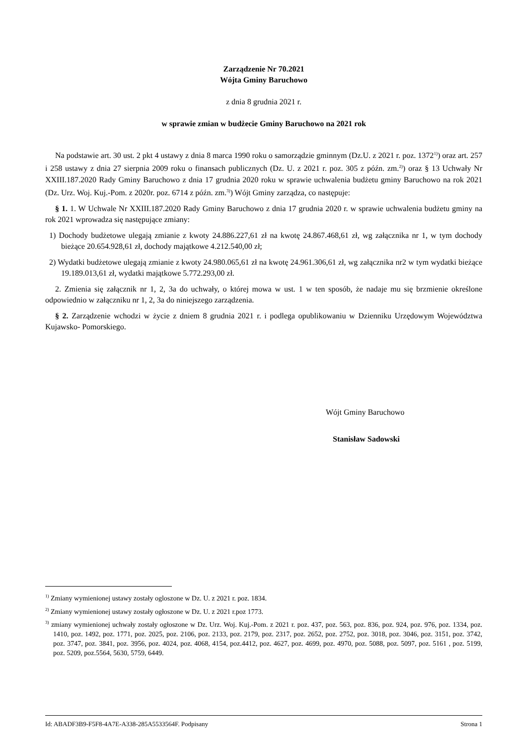Zarządzenie Nr 70.2021
Wójta Gminy Baruchowo
z dnia 8 grudnia 2021 r.
w sprawie zmian w budżecie Gminy Baruchowo na 2021 rok
Na podstawie art. 30 ust. 2 pkt 4 ustawy z dnia 8 marca 1990 roku o samorządzie gminnym (Dz.U. z 2021 r. poz. 1372<sup>1)</sup>) oraz art. 257 i 258 ustawy z dnia 27 sierpnia 2009 roku o finansach publicznych (Dz. U. z 2021 r. poz. 305 z późn. zm.<sup>2)</sup>) oraz § 13 Uchwały Nr XXIII.187.2020 Rady Gminy Baruchowo z dnia 17 grudnia 2020 roku w sprawie uchwalenia budżetu gminy Baruchowo na rok 2021 (Dz. Urz. Woj. Kuj.-Pom. z 2020r. poz. 6714 z późn. zm.<sup>3)</sup>) Wójt Gminy zarządza, co następuje:
§ 1. 1. W Uchwale Nr XXIII.187.2020 Rady Gminy Baruchowo z dnia 17 grudnia 2020 r. w sprawie uchwalenia budżetu gminy na rok 2021 wprowadza się następujące zmiany:
1) Dochody budżetowe ulegają zmianie z kwoty 24.886.227,61 zł na kwotę 24.867.468,61 zł, wg załącznika nr 1, w tym dochody bieżące 20.654.928,61 zł, dochody majątkowe 4.212.540,00 zł;
2) Wydatki budżetowe ulegają zmianie z kwoty 24.980.065,61 zł na kwotę 24.961.306,61 zł, wg załącznika nr2 w tym wydatki bieżące 19.189.013,61 zł, wydatki majątkowe 5.772.293,00 zł.
2. Zmienia się załącznik nr 1, 2, 3a do uchwały, o której mowa w ust. 1 w ten sposób, że nadaje mu się brzmienie określone odpowiednio w załączniku nr 1, 2, 3a do niniejszego zarządzenia.
§ 2. Zarządzenie wchodzi w życie z dniem 8 grudnia 2021 r. i podlega opublikowaniu w Dzienniku Urzędowym Województwa Kujawsko- Pomorskiego.
Wójt Gminy Baruchowo
Stanisław Sadowski
<sup>1)</sup> Zmiany wymienionej ustawy zostały ogloszone w Dz. U. z 2021 r. poz. 1834.
<sup>2)</sup> Zmiany wymienionej ustawy zostały ogłoszone w Dz. U. z 2021 r.poz 1773.
<sup>3)</sup> zmiany wymienionej uchwały zostały ogłoszone w Dz. Urz. Woj. Kuj.-Pom. z 2021 r. poz. 437, poz. 563, poz. 836, poz. 924, poz. 976, poz. 1334, poz. 1410, poz. 1492, poz. 1771, poz. 2025, poz. 2106, poz. 2133, poz. 2179, poz. 2317, poz. 2652, poz. 2752, poz. 3018, poz. 3046, poz. 3151, poz. 3742, poz. 3747, poz. 3841, poz. 3956, poz. 4024, poz. 4068, 4154, poz.4412, poz. 4627, poz. 4699, poz. 4970, poz. 5088, poz. 5097, poz. 5161 , poz. 5199, poz. 5209, poz.5564, 5630, 5759, 6449.
Id: ABADF3B9-F5F8-4A7E-A338-285A5533564F. Podpisany Strona 1